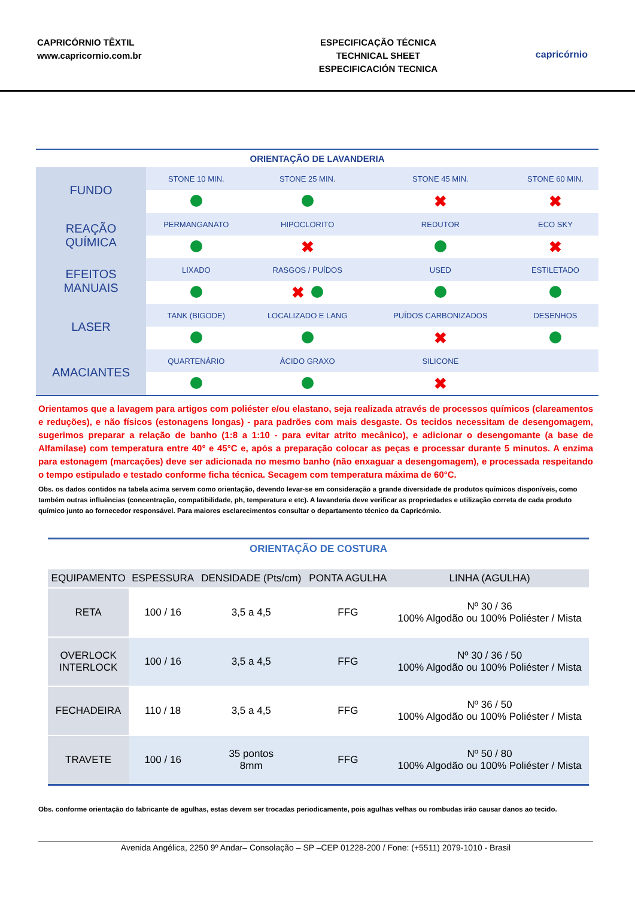CAPRICÓRNIO TÊXTIL
www.capricornio.com.br
ESPECIFICAÇÃO TÉCNICA
TECHNICAL SHEET
ESPECIFICACIÓN TECNICA
capricórnio
ORIENTAÇÃO DE LAVANDERIA
| FUNDO | STONE 10 MIN. | STONE 25 MIN. | STONE 45 MIN. | STONE 60 MIN. |
| | | | ✖ | ✖ |
| REAÇÃO QUÍMICA | PERMANGANATO | HIPOCLORITO | REDUTOR | ECO SKY |
| | | ✖ | | ✖ |
| EFEITOS MANUAIS | LIXADO | RASGOS / PUÍDOS | USED | ESTILETADO |
| | | ✖ | | |
| LASER | TANK (BIGODE) | LOCALIZADO E LANG | PUÍDOS CARBONIZADOS | DESENHOS |
| | | | ✖ | |
| AMACIANTES | QUARTENÁRIO | ÁCIDO GRAXO | SILICONE | |
| | | | ✖ | |
Orientamos que a lavagem para artigos com poliéster e/ou elastano, seja realizada através de processos químicos (clareamentos e reduções), e não físicos (estonagens longas) - para padrões com mais desgaste. Os tecidos necessitam de desengomagem, sugerimos preparar a relação de banho (1:8 a 1:10 - para evitar atrito mecânico), e adicionar o desengomante (a base de Alfamilase) com temperatura entre 40° e 45°C e, após a preparação colocar as peças e processar durante 5 minutos. A enzima para estonagem (marcações) deve ser adicionada no mesmo banho (não enxaguar a desengomagem), e processada respeitando o tempo estipulado e testado conforme ficha técnica. Secagem com temperatura máxima de 60°C.
Obs. os dados contidos na tabela acima servem como orientação, devendo levar-se em consideração a grande diversidade de produtos químicos disponíveis, como também outras influências (concentração, compatibilidade, ph, temperatura e etc). A lavanderia deve verificar as propriedades e utilização correta de cada produto químico junto ao fornecedor responsável. Para maiores esclarecimentos consultar o departamento técnico da Capricórnio.
ORIENTAÇÃO DE COSTURA
| EQUIPAMENTO | ESPESSURA | DENSIDADE (Pts/cm) | PONTA AGULHA | LINHA (AGULHA) |
| --- | --- | --- | --- | --- |
| RETA | 100 / 16 | 3,5 a 4,5 | FFG | Nº 30 / 36 100% Algodão ou 100% Poliéster / Mista |
| OVERLOCK INTERLOCK | 100 / 16 | 3,5 a 4,5 | FFG | Nº 30 / 36 / 50 100% Algodão ou 100% Poliéster / Mista |
| FECHADEIRA | 110 / 18 | 3,5 a 4,5 | FFG | Nº 36 / 50 100% Algodão ou 100% Poliéster / Mista |
| TRAVETE | 100 / 16 | 35 pontos 8mm | FFG | Nº 50 / 80 100% Algodão ou 100% Poliéster / Mista |
Obs. conforme orientação do fabricante de agulhas, estas devem ser trocadas periodicamente, pois agulhas velhas ou rombudas irão causar danos ao tecido.
Avenida Angélica, 2250 9º Andar– Consolação – SP –CEP 01228-200 / Fone: (+5511) 2079-1010 - Brasil